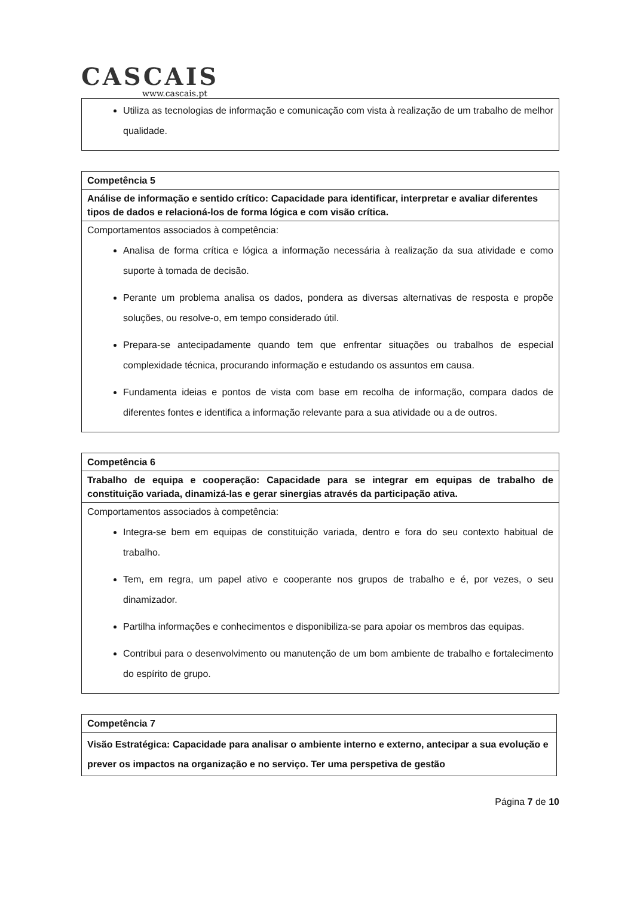CASCAIS
www.cascais.pt
| Utiliza as tecnologias de informação e comunicação com vista à realização de um trabalho de melhor qualidade. |
| Competência 5 |
| Análise de informação e sentido crítico: Capacidade para identificar, interpretar e avaliar diferentes tipos de dados e relacioná-los de forma lógica e com visão crítica. |
| Comportamentos associados à competência: Analisa de forma crítica e lógica a informação necessária à realização da sua atividade e como suporte à tomada de decisão. Perante um problema analisa os dados, pondera as diversas alternativas de resposta e propõe soluções, ou resolve-o, em tempo considerado útil. Prepara-se antecipadamente quando tem que enfrentar situações ou trabalhos de especial complexidade técnica, procurando informação e estudando os assuntos em causa. Fundamenta ideias e pontos de vista com base em recolha de informação, compara dados de diferentes fontes e identifica a informação relevante para a sua atividade ou a de outros. |
| Competência 6 |
| Trabalho de equipa e cooperação: Capacidade para se integrar em equipas de trabalho de constituição variada, dinamizá-las e gerar sinergias através da participação ativa. |
| Comportamentos associados à competência: Integra-se bem em equipas de constituição variada, dentro e fora do seu contexto habitual de trabalho. Tem, em regra, um papel ativo e cooperante nos grupos de trabalho e é, por vezes, o seu dinamizador. Partilha informações e conhecimentos e disponibiliza-se para apoiar os membros das equipas. Contribui para o desenvolvimento ou manutenção de um bom ambiente de trabalho e fortalecimento do espírito de grupo. |
| Competência 7 |
| Visão Estratégica: Capacidade para analisar o ambiente interno e externo, antecipar a sua evolução e prever os impactos na organização e no serviço. Ter uma perspetiva de gestão |
Página 7 de 10